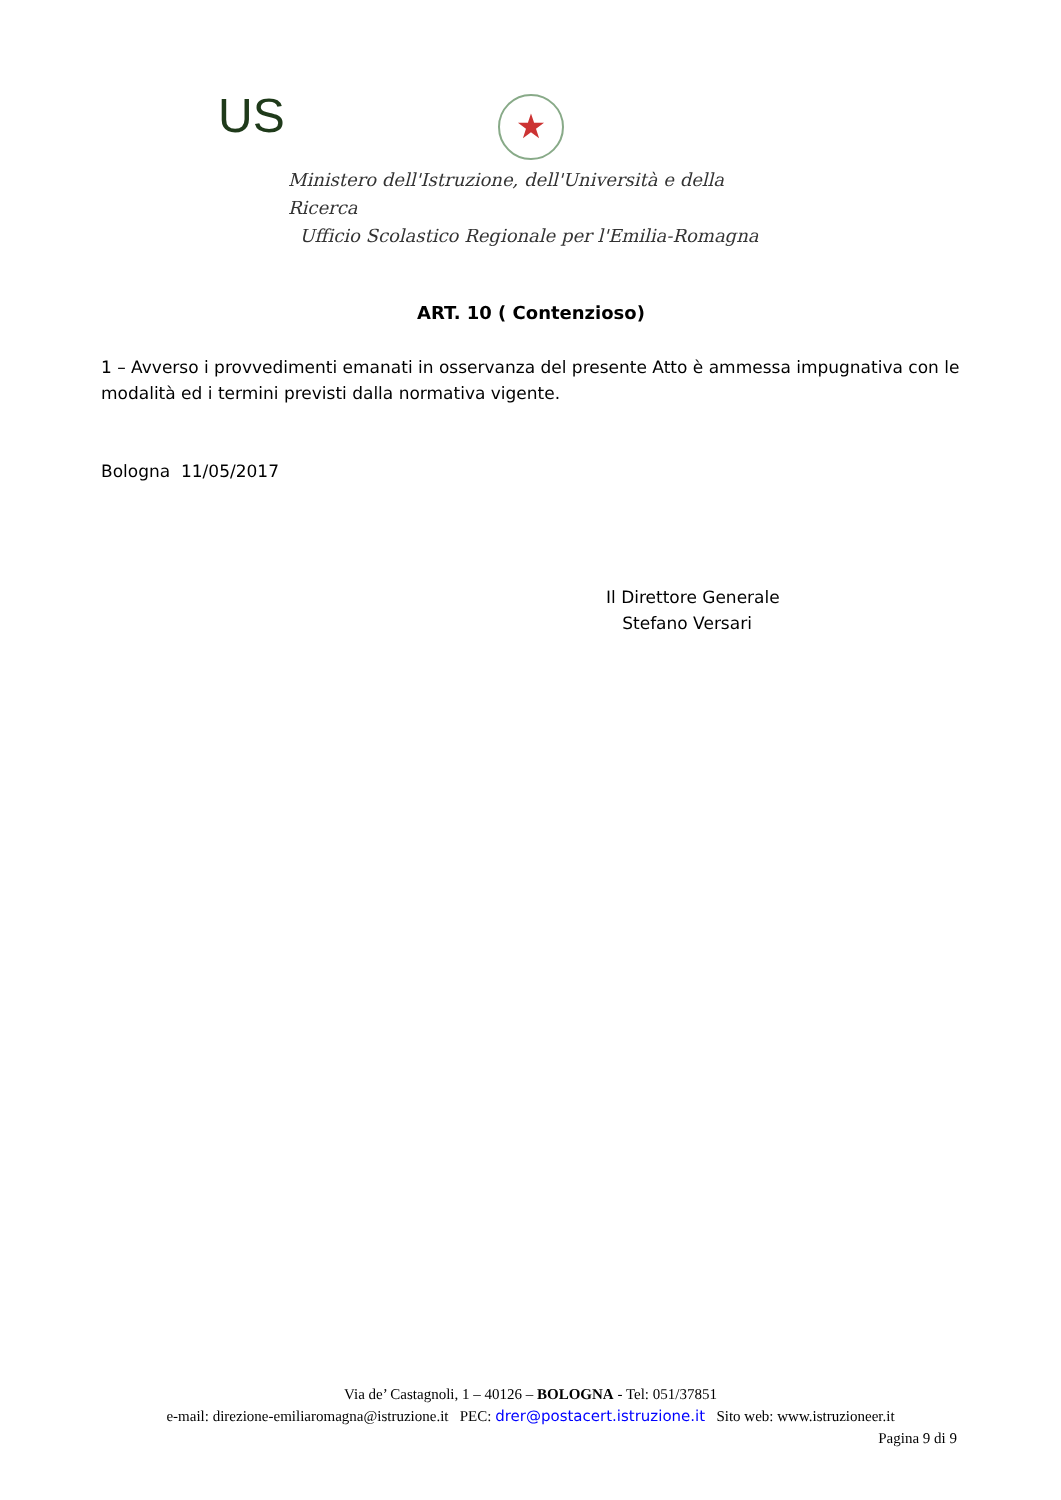US ★
Ministero dell'Istruzione, dell'Università e della Ricerca
Ufficio Scolastico Regionale per l'Emilia-Romagna
ART. 10 ( Contenzioso)
1 – Avverso i provvedimenti emanati in osservanza del presente Atto è ammessa impugnativa con le modalità ed i termini previsti dalla normativa vigente.
Bologna 11/05/2017
Il Direttore Generale
Stefano Versari
Via de’ Castagnoli, 1 – 40126 – BOLOGNA - Tel: 051/37851
e-mail: direzione-emiliaromagna@istruzione.it PEC: drer@postacert.istruzione.it Sito web: www.istruzioneer.it
Pagina 9 di 9